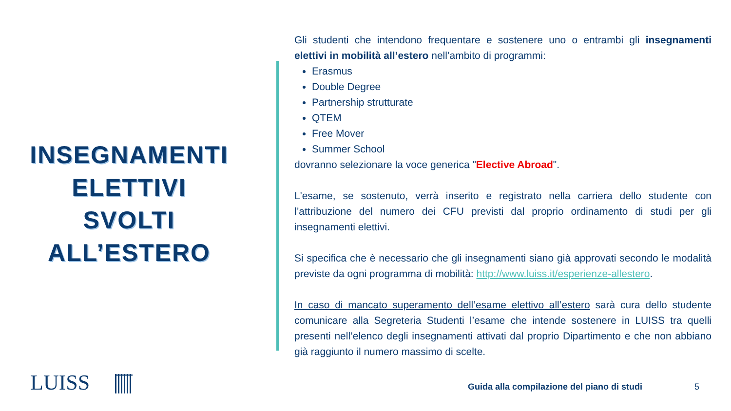INSEGNAMENTI
ELETTIVI
SVOLTI
ALL’ESTERO
Gli studenti che intendono frequentare e sostenere uno o entrambi gli insegnamenti elettivi in mobilità all’estero nell’ambito di programmi:
Erasmus
Double Degree
Partnership strutturate
QTEM
Free Mover
Summer School
dovranno selezionare la voce generica "Elective Abroad".
L'esame, se sostenuto, verrà inserito e registrato nella carriera dello studente con l’attribuzione del numero dei CFU previsti dal proprio ordinamento di studi per gli insegnamenti elettivi.
Si specifica che è necessario che gli insegnamenti siano già approvati secondo le modalità previste da ogni programma di mobilità: http://www.luiss.it/esperienze-allestero.
In caso di mancato superamento dell’esame elettivo all’estero sarà cura dello studente comunicare alla Segreteria Studenti l’esame che intende sostenere in LUISS tra quelli presenti nell’elenco degli insegnamenti attivati dal proprio Dipartimento e che non abbiano già raggiunto il numero massimo di scelte.
LUISS
Guida alla compilazione del piano di studi
5